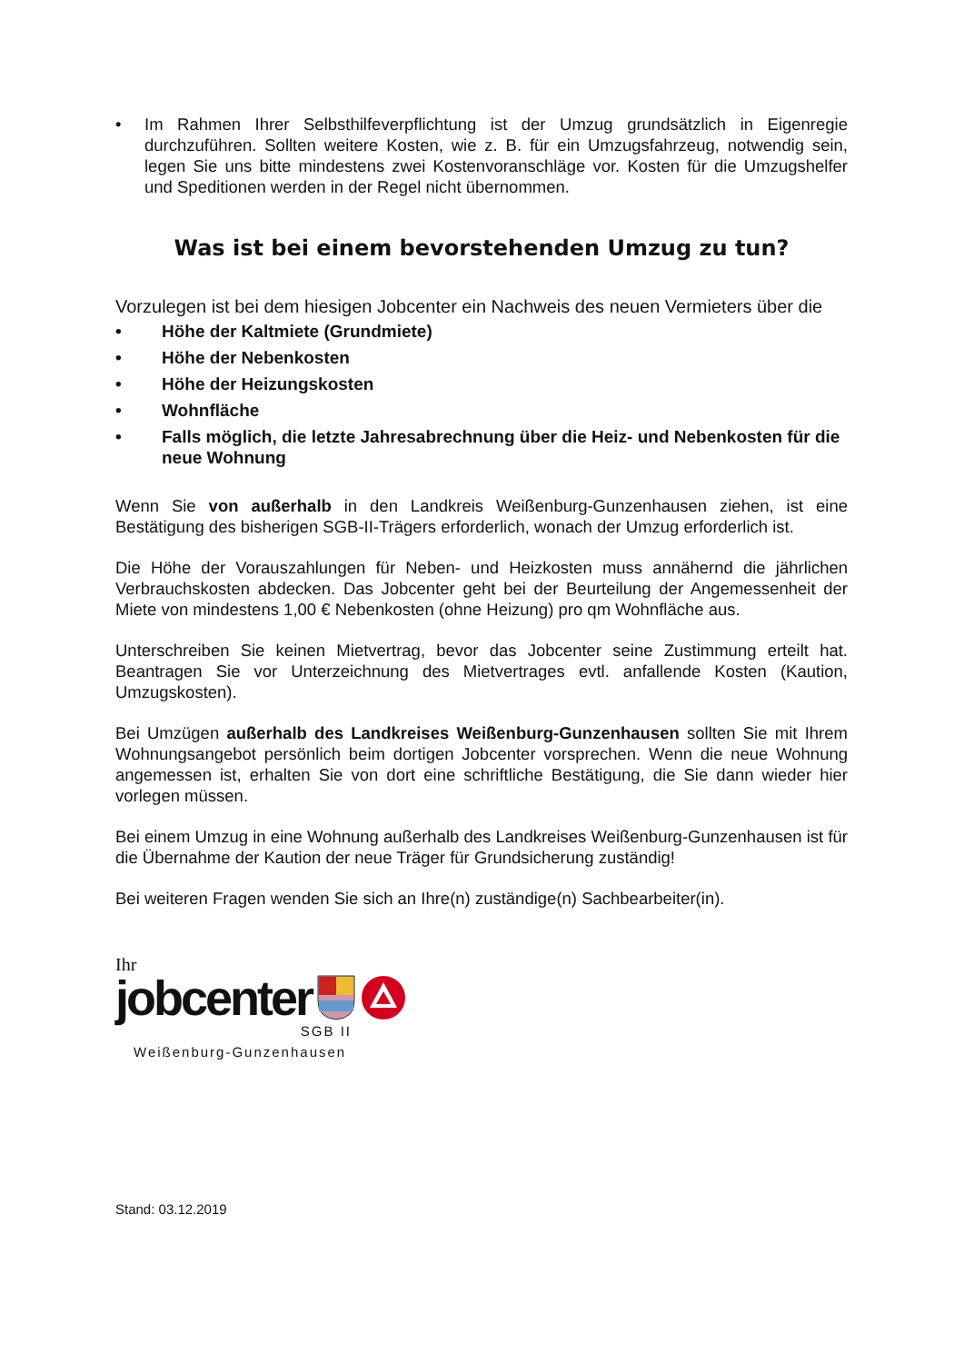• Im Rahmen Ihrer Selbsthilfeverpflichtung ist der Umzug grundsätzlich in Eigenregie durchzuführen. Sollten weitere Kosten, wie z. B. für ein Umzugsfahrzeug, notwendig sein, legen Sie uns bitte mindestens zwei Kostenvoranschläge vor. Kosten für die Umzugshelfer und Speditionen werden in der Regel nicht übernommen.
Was ist bei einem bevorstehenden Umzug zu tun?
Vorzulegen ist bei dem hiesigen Jobcenter ein Nachweis des neuen Vermieters über die
• Höhe der Kaltmiete (Grundmiete)
• Höhe der Nebenkosten
• Höhe der Heizungskosten
• Wohnfläche
• Falls möglich, die letzte Jahresabrechnung über die Heiz- und Nebenkosten für die neue Wohnung
Wenn Sie von außerhalb in den Landkreis Weißenburg-Gunzenhausen ziehen, ist eine Bestätigung des bisherigen SGB-II-Trägers erforderlich, wonach der Umzug erforderlich ist.
Die Höhe der Vorauszahlungen für Neben- und Heizkosten muss annähernd die jährlichen Verbrauchskosten abdecken. Das Jobcenter geht bei der Beurteilung der Angemessenheit der Miete von mindestens 1,00 € Nebenkosten (ohne Heizung) pro qm Wohnfläche aus.
Unterschreiben Sie keinen Mietvertrag, bevor das Jobcenter seine Zustimmung erteilt hat. Beantragen Sie vor Unterzeichnung des Mietvertrages evtl. anfallende Kosten (Kaution, Umzugskosten).
Bei Umzügen außerhalb des Landkreises Weißenburg-Gunzenhausen sollten Sie mit Ihrem Wohnungsangebot persönlich beim dortigen Jobcenter vorsprechen. Wenn die neue Wohnung angemessen ist, erhalten Sie von dort eine schriftliche Bestätigung, die Sie dann wieder hier vorlegen müssen.
Bei einem Umzug in eine Wohnung außerhalb des Landkreises Weißenburg-Gunzenhausen ist für die Übernahme der Kaution der neue Träger für Grundsicherung zuständig!
Bei weiteren Fragen wenden Sie sich an Ihre(n) zuständige(n) Sachbearbeiter(in).
Ihr
jobcenter
SGB II
Weißenburg-Gunzenhausen
Stand: 03.12.2019